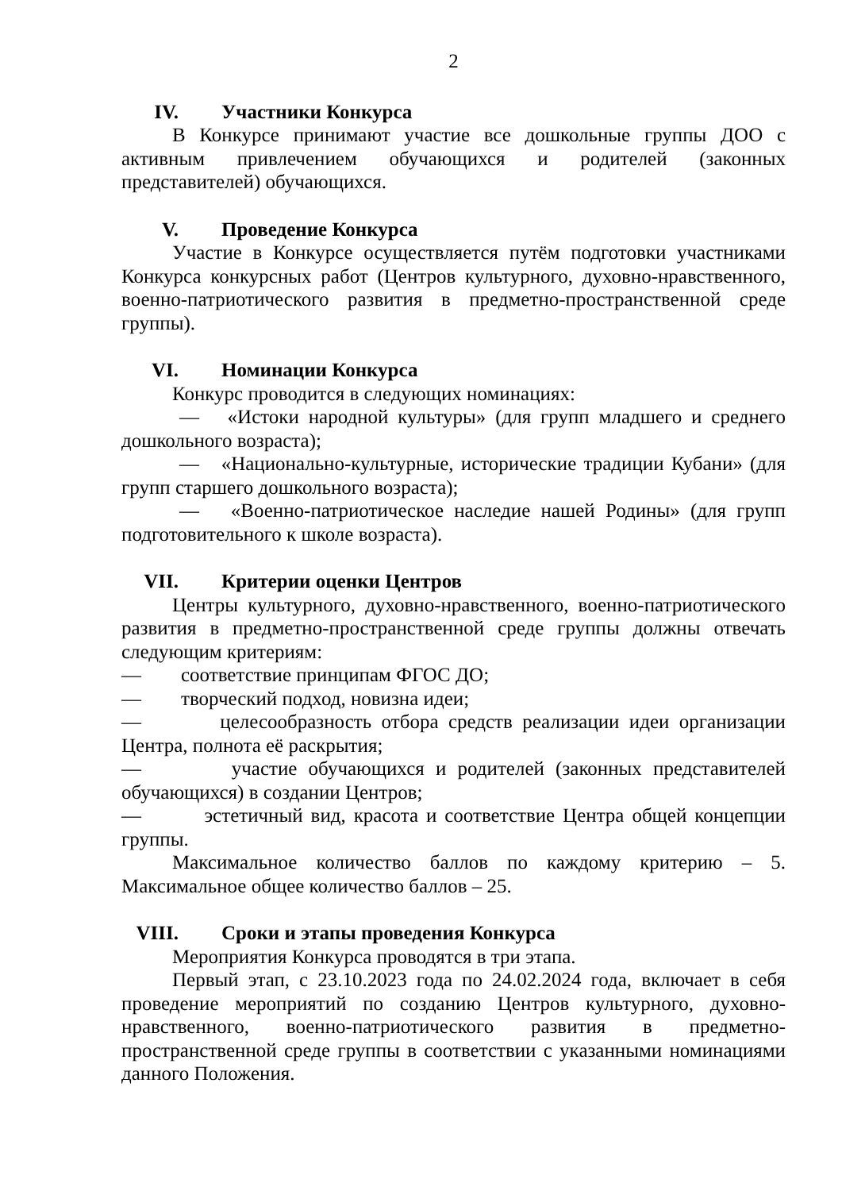2
IV. Участники Конкурса
В Конкурсе принимают участие все дошкольные группы ДОО с активным привлечением обучающихся и родителей (законных представителей) обучающихся.
V. Проведение Конкурса
Участие в Конкурсе осуществляется путём подготовки участниками Конкурса конкурсных работ (Центров культурного, духовно-нравственного, военно-патриотического развития в предметно-пространственной среде группы).
VI. Номинации Конкурса
Конкурс проводится в следующих номинациях:
— «Истоки народной культуры» (для групп младшего и среднего дошкольного возраста);
— «Национально-культурные, исторические традиции Кубани» (для групп старшего дошкольного возраста);
— «Военно-патриотическое наследие нашей Родины» (для групп подготовительного к школе возраста).
VII. Критерии оценки Центров
Центры культурного, духовно-нравственного, военно-патриотического развития в предметно-пространственной среде группы должны отвечать следующим критериям:
— соответствие принципам ФГОС ДО;
— творческий подход, новизна идеи;
— целесообразность отбора средств реализации идеи организации Центра, полнота её раскрытия;
— участие обучающихся и родителей (законных представителей обучающихся) в создании Центров;
— эстетичный вид, красота и соответствие Центра общей концепции группы.
Максимальное количество баллов по каждому критерию – 5. Максимальное общее количество баллов – 25.
VIII. Сроки и этапы проведения Конкурса
Мероприятия Конкурса проводятся в три этапа.
Первый этап, с 23.10.2023 года по 24.02.2024 года, включает в себя проведение мероприятий по созданию Центров культурного, духовно-нравственного, военно-патриотического развития в предметно-пространственной среде группы в соответствии с указанными номинациями данного Положения.